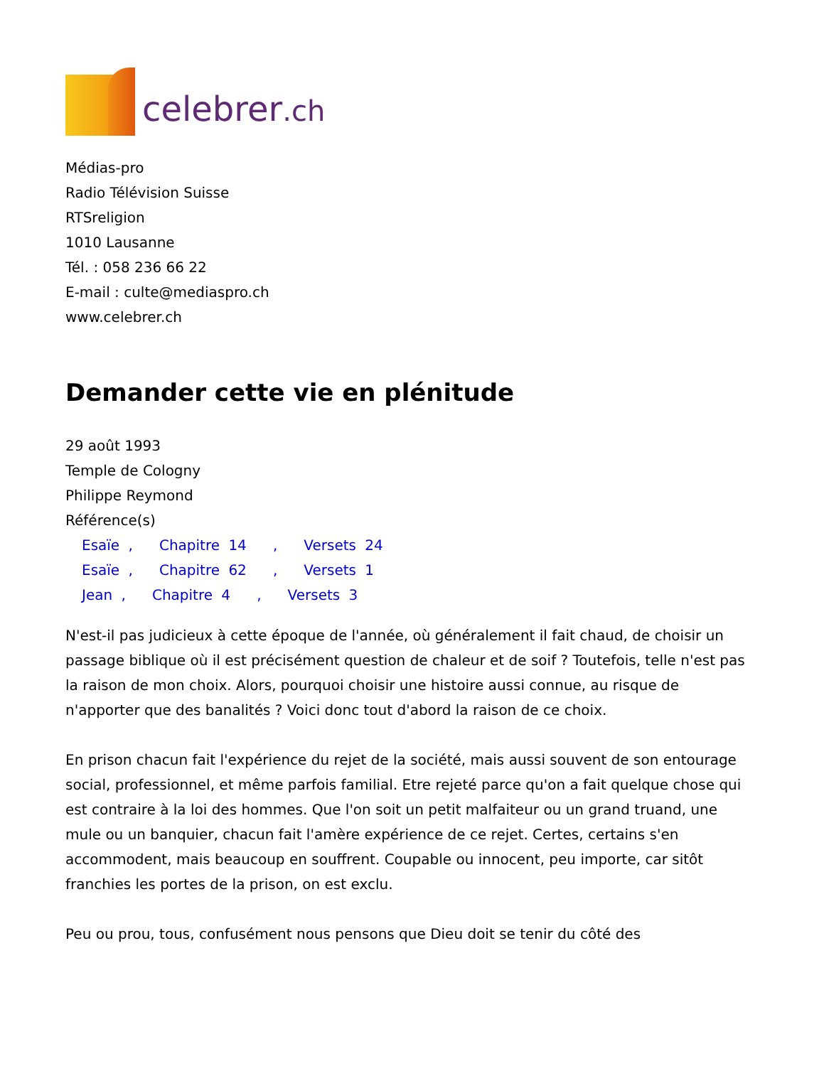celebrer.ch
Médias-pro
Radio Télévision Suisse
RTSreligion
1010 Lausanne
Tél. : 058 236 66 22
E-mail : culte@mediaspro.ch
www.celebrer.ch
Demander cette vie en plénitude
29 août 1993
Temple de Cologny
Philippe Reymond
Référence(s)
Esaïe , Chapitre 14 , Versets 24
Esaïe , Chapitre 62 , Versets 1
Jean , Chapitre 4 , Versets 3
N'est-il pas judicieux à cette époque de l'année, où généralement il fait chaud, de choisir un passage biblique où il est précisément question de chaleur et de soif ? Toutefois, telle n'est pas la raison de mon choix. Alors, pourquoi choisir une histoire aussi connue, au risque de n'apporter que des banalités ? Voici donc tout d'abord la raison de ce choix.
En prison chacun fait l'expérience du rejet de la société, mais aussi souvent de son entourage social, professionnel, et même parfois familial. Etre rejeté parce qu'on a fait quelque chose qui est contraire à la loi des hommes. Que l'on soit un petit malfaiteur ou un grand truand, une mule ou un banquier, chacun fait l'amère expérience de ce rejet. Certes, certains s'en accommodent, mais beaucoup en souffrent. Coupable ou innocent, peu importe, car sitôt franchies les portes de la prison, on est exclu.
Peu ou prou, tous, confusément nous pensons que Dieu doit se tenir du côté des